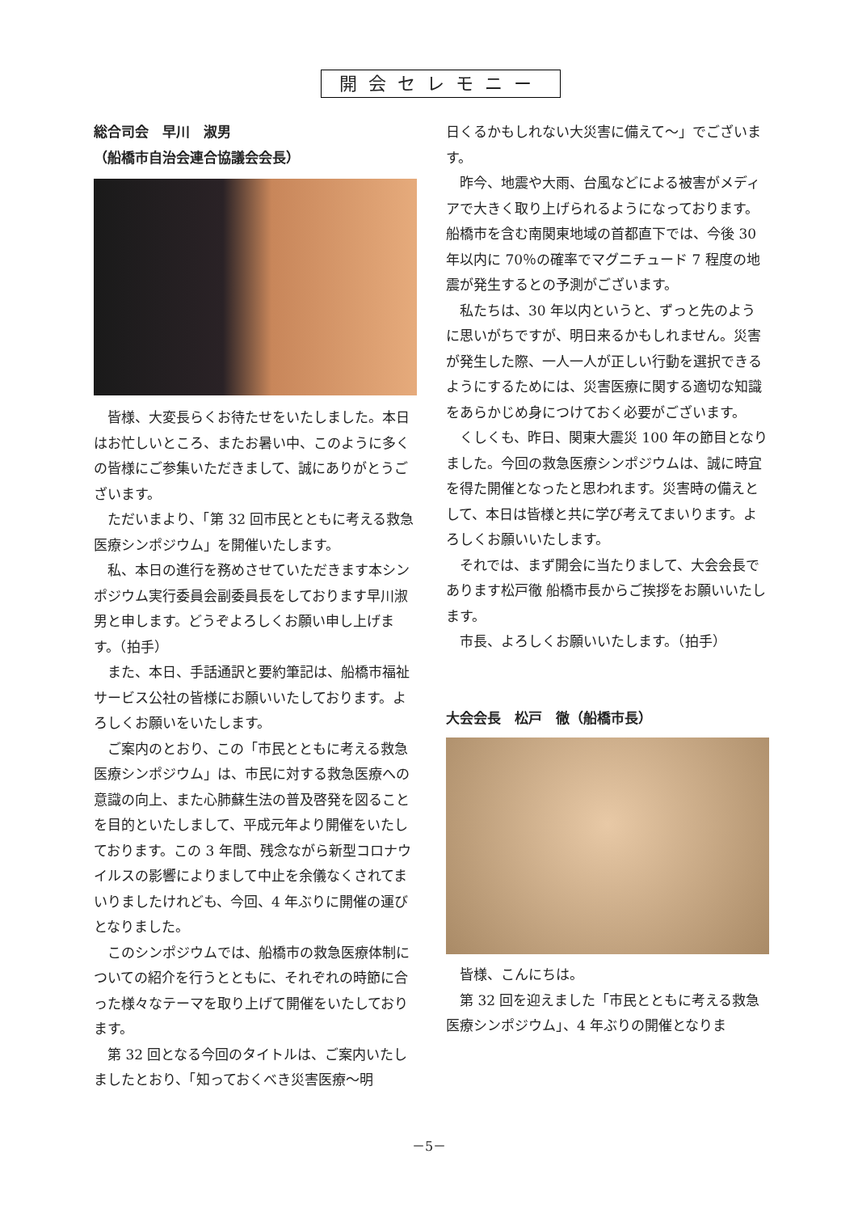開会セレモニー
総合司会　早川　淑男
（船橋市自治会連合協議会会長）
皆様、大変長らくお待たせをいたしました。本日はお忙しいところ、またお暑い中、このように多くの皆様にご参集いただきまして、誠にありがとうございます。
ただいまより、「第 32 回市民とともに考える救急医療シンポジウム」を開催いたします。
私、本日の進行を務めさせていただきます本シンポジウム実行委員会副委員長をしております早川淑男と申します。どうぞよろしくお願い申し上げます。（拍手）
また、本日、手話通訳と要約筆記は、船橋市福祉サービス公社の皆様にお願いいたしております。よろしくお願いをいたします。
ご案内のとおり、この「市民とともに考える救急医療シンポジウム」は、市民に対する救急医療への意識の向上、また心肺蘇生法の普及啓発を図ることを目的といたしまして、平成元年より開催をいたしております。この 3 年間、残念ながら新型コロナウイルスの影響によりまして中止を余儀なくされてまいりましたけれども、今回、4 年ぶりに開催の運びとなりました。
このシンポジウムでは、船橋市の救急医療体制についての紹介を行うとともに、それぞれの時節に合った様々なテーマを取り上げて開催をいたしております。
第 32 回となる今回のタイトルは、ご案内いたしましたとおり、「知っておくべき災害医療～明
日くるかもしれない大災害に備えて～」でございます。
昨今、地震や大雨、台風などによる被害がメディアで大きく取り上げられるようになっております。船橋市を含む南関東地域の首都直下では、今後 30 年以内に 70％の確率でマグニチュード 7 程度の地震が発生するとの予測がございます。
私たちは、30 年以内というと、ずっと先のように思いがちですが、明日来るかもしれません。災害が発生した際、一人一人が正しい行動を選択できるようにするためには、災害医療に関する適切な知識をあらかじめ身につけておく必要がございます。
くしくも、昨日、関東大震災 100 年の節目となりました。今回の救急医療シンポジウムは、誠に時宜を得た開催となったと思われます。災害時の備えとして、本日は皆様と共に学び考えてまいります。よろしくお願いいたします。
それでは、まず開会に当たりまして、大会会長であります松戸徹 船橋市長からご挨拶をお願いいたします。
市長、よろしくお願いいたします。（拍手）
大会会長　松戸　徹（船橋市長）
皆様、こんにちは。
第 32 回を迎えました「市民とともに考える救急医療シンポジウム」、4 年ぶりの開催となりま
－5－